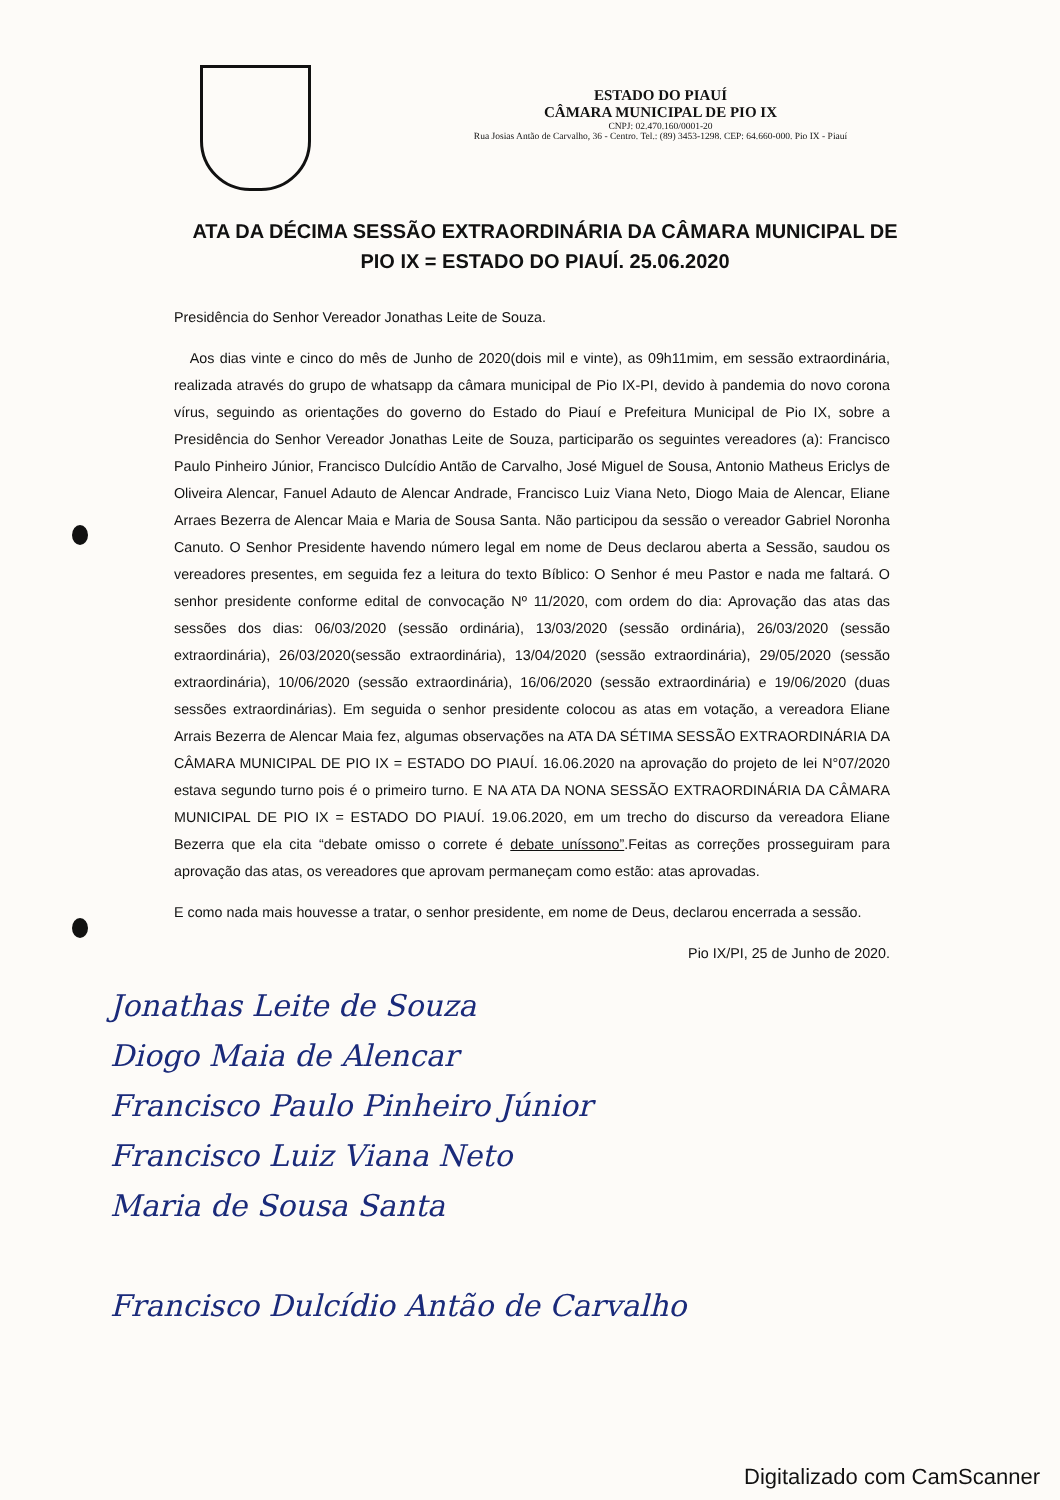ESTADO DO PIAUÍ
CÂMARA MUNICIPAL DE PIO IX
CNPJ: 02.470.160/0001-20
Rua Josias Antão de Carvalho, 36 - Centro. Tel.: (89) 3453-1298. CEP: 64.660-000. Pio IX - Piauí
ATA DA DÉCIMA SESSÃO EXTRAORDINÁRIA DA CÂMARA MUNICIPAL DE PIO IX = ESTADO DO PIAUÍ. 25.06.2020
Presidência do Senhor Vereador Jonathas Leite de Souza.
Aos dias vinte e cinco do mês de Junho de 2020(dois mil e vinte), as 09h11mim, em sessão extraordinária, realizada através do grupo de whatsapp da câmara municipal de Pio IX-PI, devido à pandemia do novo corona vírus, seguindo as orientações do governo do Estado do Piauí e Prefeitura Municipal de Pio IX, sobre a Presidência do Senhor Vereador Jonathas Leite de Souza, participarão os seguintes vereadores (a): Francisco Paulo Pinheiro Júnior, Francisco Dulcídio Antão de Carvalho, José Miguel de Sousa, Antonio Matheus Ericlys de Oliveira Alencar, Fanuel Adauto de Alencar Andrade, Francisco Luiz Viana Neto, Diogo Maia de Alencar, Eliane Arraes Bezerra de Alencar Maia e Maria de Sousa Santa. Não participou da sessão o vereador Gabriel Noronha Canuto. O Senhor Presidente havendo número legal em nome de Deus declarou aberta a Sessão, saudou os vereadores presentes, em seguida fez a leitura do texto Bíblico: O Senhor é meu Pastor e nada me faltará. O senhor presidente conforme edital de convocação Nº 11/2020, com ordem do dia: Aprovação das atas das sessões dos dias: 06/03/2020 (sessão ordinária), 13/03/2020 (sessão ordinária), 26/03/2020 (sessão extraordinária), 26/03/2020(sessão extraordinária), 13/04/2020 (sessão extraordinária), 29/05/2020 (sessão extraordinária), 10/06/2020 (sessão extraordinária), 16/06/2020 (sessão extraordinária) e 19/06/2020 (duas sessões extraordinárias). Em seguida o senhor presidente colocou as atas em votação, a vereadora Eliane Arrais Bezerra de Alencar Maia fez, algumas observações na ATA DA SÉTIMA SESSÃO EXTRAORDINÁRIA DA CÂMARA MUNICIPAL DE PIO IX = ESTADO DO PIAUÍ. 16.06.2020 na aprovação do projeto de lei N°07/2020 estava segundo turno pois é o primeiro turno. E NA ATA DA NONA SESSÃO EXTRAORDINÁRIA DA CÂMARA MUNICIPAL DE PIO IX = ESTADO DO PIAUÍ. 19.06.2020, em um trecho do discurso da vereadora Eliane Bezerra que ela cita “debate omisso o correte é debate uníssono”.Feitas as correções prosseguiram para aprovação das atas, os vereadores que aprovam permaneçam como estão: atas aprovadas.
E como nada mais houvesse a tratar, o senhor presidente, em nome de Deus, declarou encerrada a sessão.
Pio IX/PI, 25 de Junho de 2020.
Jonathas Leite de Souza
Diogo Maia de Alencar
Francisco Paulo Pinheiro Júnior
Francisco Luiz Viana Neto
Maria de Sousa Santa
Francisco Dulcídio Antão de Carvalho
Digitalizado com CamScanner